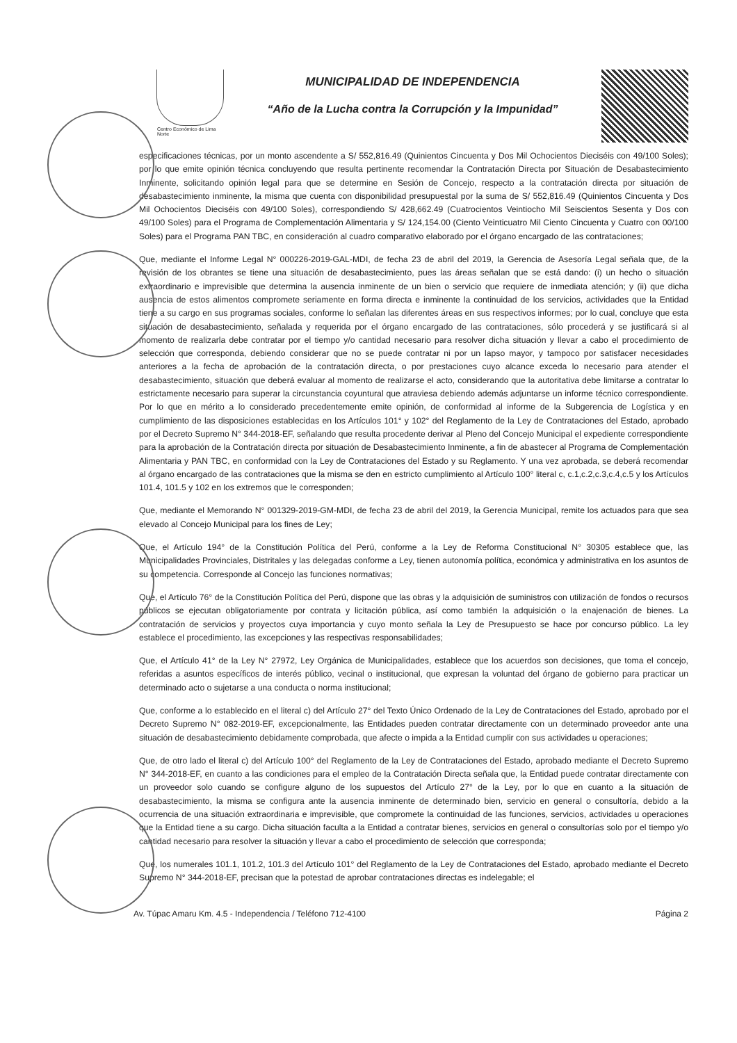Centro Económico de Lima Norte
MUNICIPALIDAD DE INDEPENDENCIA
“Año de la Lucha contra la Corrupción y la Impunidad”
especificaciones técnicas, por un monto ascendente a S/ 552,816.49 (Quinientos Cincuenta y Dos Mil Ochocientos Dieciséis con 49/100 Soles); por lo que emite opinión técnica concluyendo que resulta pertinente recomendar la Contratación Directa por Situación de Desabastecimiento Inminente, solicitando opinión legal para que se determine en Sesión de Concejo, respecto a la contratación directa por situación de desabastecimiento inminente, la misma que cuenta con disponibilidad presupuestal por la suma de S/ 552,816.49 (Quinientos Cincuenta y Dos Mil Ochocientos Dieciséis con 49/100 Soles), correspondiendo S/ 428,662.49 (Cuatrocientos Veintiocho Mil Seiscientos Sesenta y Dos con 49/100 Soles) para el Programa de Complementación Alimentaria y S/ 124,154.00 (Ciento Veinticuatro Mil Ciento Cincuenta y Cuatro con 00/100 Soles) para el Programa PAN TBC, en consideración al cuadro comparativo elaborado por el órgano encargado de las contrataciones;
Que, mediante el Informe Legal N° 000226-2019-GAL-MDI, de fecha 23 de abril del 2019, la Gerencia de Asesoría Legal señala que, de la revisión de los obrantes se tiene una situación de desabastecimiento, pues las áreas señalan que se está dando: (i) un hecho o situación extraordinario e imprevisible que determina la ausencia inminente de un bien o servicio que requiere de inmediata atención; y (ii) que dicha ausencia de estos alimentos compromete seriamente en forma directa e inminente la continuidad de los servicios, actividades que la Entidad tiene a su cargo en sus programas sociales, conforme lo señalan las diferentes áreas en sus respectivos informes; por lo cual, concluye que esta situación de desabastecimiento, señalada y requerida por el órgano encargado de las contrataciones, sólo procederá y se justificará si al momento de realizarla debe contratar por el tiempo y/o cantidad necesario para resolver dicha situación y llevar a cabo el procedimiento de selección que corresponda, debiendo considerar que no se puede contratar ni por un lapso mayor, y tampoco por satisfacer necesidades anteriores a la fecha de aprobación de la contratación directa, o por prestaciones cuyo alcance exceda lo necesario para atender el desabastecimiento, situación que deberá evaluar al momento de realizarse el acto, considerando que la autoritativa debe limitarse a contratar lo estrictamente necesario para superar la circunstancia coyuntural que atraviesa debiendo además adjuntarse un informe técnico correspondiente. Por lo que en mérito a lo considerado precedentemente emite opinión, de conformidad al informe de la Subgerencia de Logística y en cumplimiento de las disposiciones establecidas en los Artículos 101° y 102° del Reglamento de la Ley de Contrataciones del Estado, aprobado por el Decreto Supremo N° 344-2018-EF, señalando que resulta procedente derivar al Pleno del Concejo Municipal el expediente correspondiente para la aprobación de la Contratación directa por situación de Desabastecimiento Inminente, a fin de abastecer al Programa de Complementación Alimentaria y PAN TBC, en conformidad con la Ley de Contrataciones del Estado y su Reglamento. Y una vez aprobada, se deberá recomendar al órgano encargado de las contrataciones que la misma se den en estricto cumplimiento al Artículo 100° literal c, c.1,c.2,c.3,c.4,c.5 y los Artículos 101.4, 101.5 y 102 en los extremos que le corresponden;
Que, mediante el Memorando N° 001329-2019-GM-MDI, de fecha 23 de abril del 2019, la Gerencia Municipal, remite los actuados para que sea elevado al Concejo Municipal para los fines de Ley;
Que, el Artículo 194° de la Constitución Política del Perú, conforme a la Ley de Reforma Constitucional N° 30305 establece que, las Municipalidades Provinciales, Distritales y las delegadas conforme a Ley, tienen autonomía política, económica y administrativa en los asuntos de su competencia. Corresponde al Concejo las funciones normativas;
Que, el Artículo 76° de la Constitución Política del Perú, dispone que las obras y la adquisición de suministros con utilización de fondos o recursos públicos se ejecutan obligatoriamente por contrata y licitación pública, así como también la adquisición o la enajenación de bienes. La contratación de servicios y proyectos cuya importancia y cuyo monto señala la Ley de Presupuesto se hace por concurso público. La ley establece el procedimiento, las excepciones y las respectivas responsabilidades;
Que, el Artículo 41° de la Ley N° 27972, Ley Orgánica de Municipalidades, establece que los acuerdos son decisiones, que toma el concejo, referidas a asuntos específicos de interés público, vecinal o institucional, que expresan la voluntad del órgano de gobierno para practicar un determinado acto o sujetarse a una conducta o norma institucional;
Que, conforme a lo establecido en el literal c) del Artículo 27° del Texto Único Ordenado de la Ley de Contrataciones del Estado, aprobado por el Decreto Supremo N° 082-2019-EF, excepcionalmente, las Entidades pueden contratar directamente con un determinado proveedor ante una situación de desabastecimiento debidamente comprobada, que afecte o impida a la Entidad cumplir con sus actividades u operaciones;
Que, de otro lado el literal c) del Artículo 100° del Reglamento de la Ley de Contrataciones del Estado, aprobado mediante el Decreto Supremo N° 344-2018-EF, en cuanto a las condiciones para el empleo de la Contratación Directa señala que, la Entidad puede contratar directamente con un proveedor solo cuando se configure alguno de los supuestos del Artículo 27° de la Ley, por lo que en cuanto a la situación de desabastecimiento, la misma se configura ante la ausencia inminente de determinado bien, servicio en general o consultoría, debido a la ocurrencia de una situación extraordinaria e imprevisible, que compromete la continuidad de las funciones, servicios, actividades u operaciones que la Entidad tiene a su cargo. Dicha situación faculta a la Entidad a contratar bienes, servicios en general o consultorías solo por el tiempo y/o cantidad necesario para resolver la situación y llevar a cabo el procedimiento de selección que corresponda;
Que, los numerales 101.1, 101.2, 101.3 del Artículo 101° del Reglamento de la Ley de Contrataciones del Estado, aprobado mediante el Decreto Supremo N° 344-2018-EF, precisan que la potestad de aprobar contrataciones directas es indelegable; el
Av. Túpac Amaru Km. 4.5 - Independencia / Teléfono 712-4100 Página 2